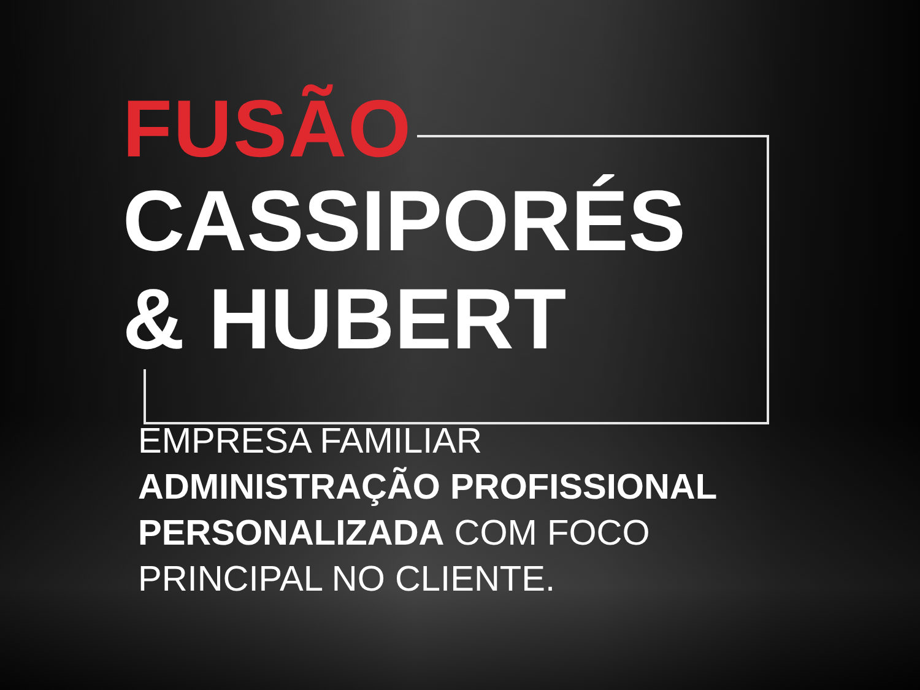FUSÃO
CASSIPORÉS
& HUBERT
EMPRESA FAMILIAR
ADMINISTRAÇÃO PROFISSIONAL PERSONALIZADA COM FOCO
PRINCIPAL NO CLIENTE.